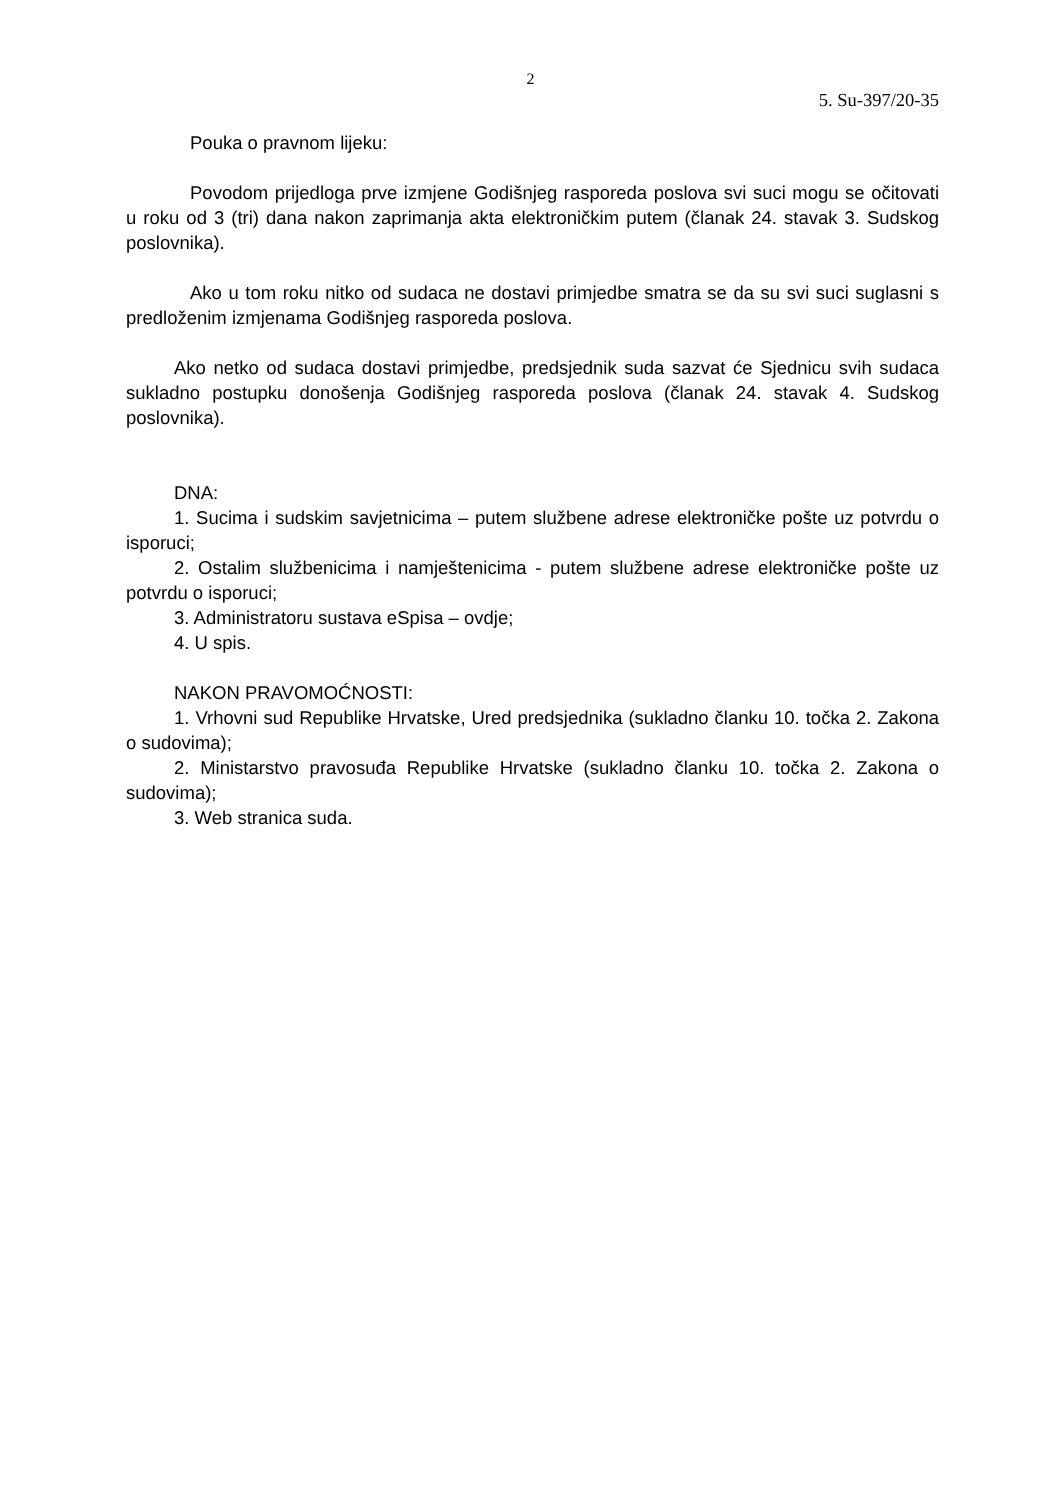2
5. Su-397/20-35
Pouka o pravnom lijeku:
Povodom prijedloga prve izmjene Godišnjeg rasporeda poslova svi suci mogu se očitovati u roku od 3 (tri) dana nakon zaprimanja akta elektroničkim putem (članak 24. stavak 3. Sudskog poslovnika).
Ako u tom roku nitko od sudaca ne dostavi primjedbe smatra se da su svi suci suglasni s predloženim izmjenama Godišnjeg rasporeda poslova.
Ako netko od sudaca dostavi primjedbe, predsjednik suda sazvat će Sjednicu svih sudaca sukladno postupku donošenja Godišnjeg rasporeda poslova (članak 24. stavak 4. Sudskog poslovnika).
DNA:
1. Sucima i sudskim savjetnicima – putem službene adrese elektroničke pošte uz potvrdu o isporuci;
2. Ostalim službenicima i namještenicima - putem službene adrese elektroničke pošte uz potvrdu o isporuci;
3. Administratoru sustava eSpisa – ovdje;
4. U spis.
NAKON PRAVOMOĆNOSTI:
1. Vrhovni sud Republike Hrvatske, Ured predsjednika (sukladno članku 10. točka 2. Zakona o sudovima);
2. Ministarstvo pravosuđa Republike Hrvatske (sukladno članku 10. točka 2. Zakona o sudovima);
3. Web stranica suda.